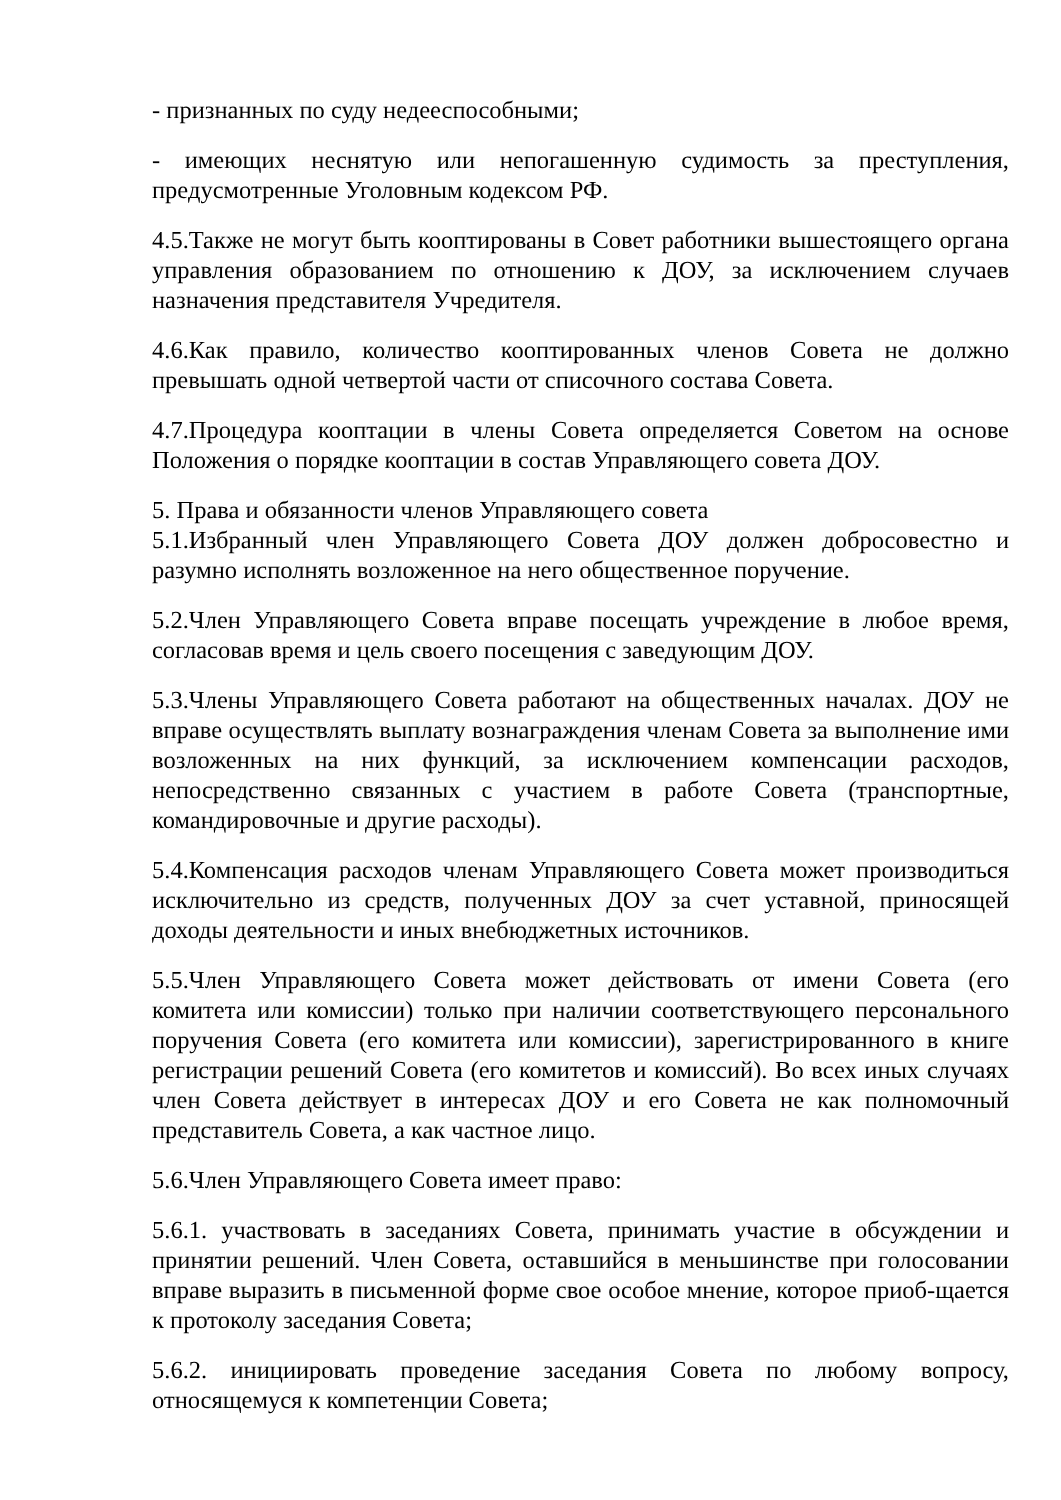- признанных по суду недееспособными;
- имеющих неснятую или непогашенную судимость за преступления, предусмотренные Уголовным кодексом РФ.
4.5.Также не могут быть кооптированы в Совет работники вышестоящего органа управления образованием по отношению к ДОУ, за исключением случаев назначения представителя Учредителя.
4.6.Как правило, количество кооптированных членов Совета не должно превышать одной четвертой части от списочного состава Совета.
4.7.Процедура кооптации в члены Совета определяется Советом на основе Положения о порядке кооптации в состав Управляющего совета ДОУ.
5. Права и обязанности членов Управляющего совета
5.1.Избранный член Управляющего Совета ДОУ должен добросовестно и разумно исполнять возложенное на него общественное поручение.
5.2.Член Управляющего Совета вправе посещать учреждение в любое время, согласовав время и цель своего посещения с заведующим ДОУ.
5.3.Члены Управляющего Совета работают на общественных началах. ДОУ не вправе осуществлять выплату вознаграждения членам Совета за выполнение ими возложенных на них функций, за исключением компенсации расходов, непосредственно связанных с участием в работе Совета (транспортные, командировочные и другие расходы).
5.4.Компенсация расходов членам Управляющего Совета может производиться исключительно из средств, полученных ДОУ за счет уставной, приносящей доходы деятельности и иных внебюджетных источников.
5.5.Член Управляющего Совета может действовать от имени Совета (его комитета или комиссии) только при наличии соответствующего персонального поручения Совета (его комитета или комиссии), зарегистрированного в книге регистрации решений Совета (его комитетов и комиссий). Во всех иных случаях член Совета действует в интересах ДОУ и его Совета не как полномочный представитель Совета, а как частное лицо.
5.6.Член Управляющего Совета имеет право:
5.6.1. участвовать в заседаниях Совета, принимать участие в обсуждении и принятии решений. Член Совета, оставшийся в меньшинстве при голосовании вправе выразить в письменной форме свое особое мнение, которое приоб-щается к протоколу заседания Совета;
5.6.2. инициировать проведение заседания Совета по любому вопросу, относящемуся к компетенции Совета;